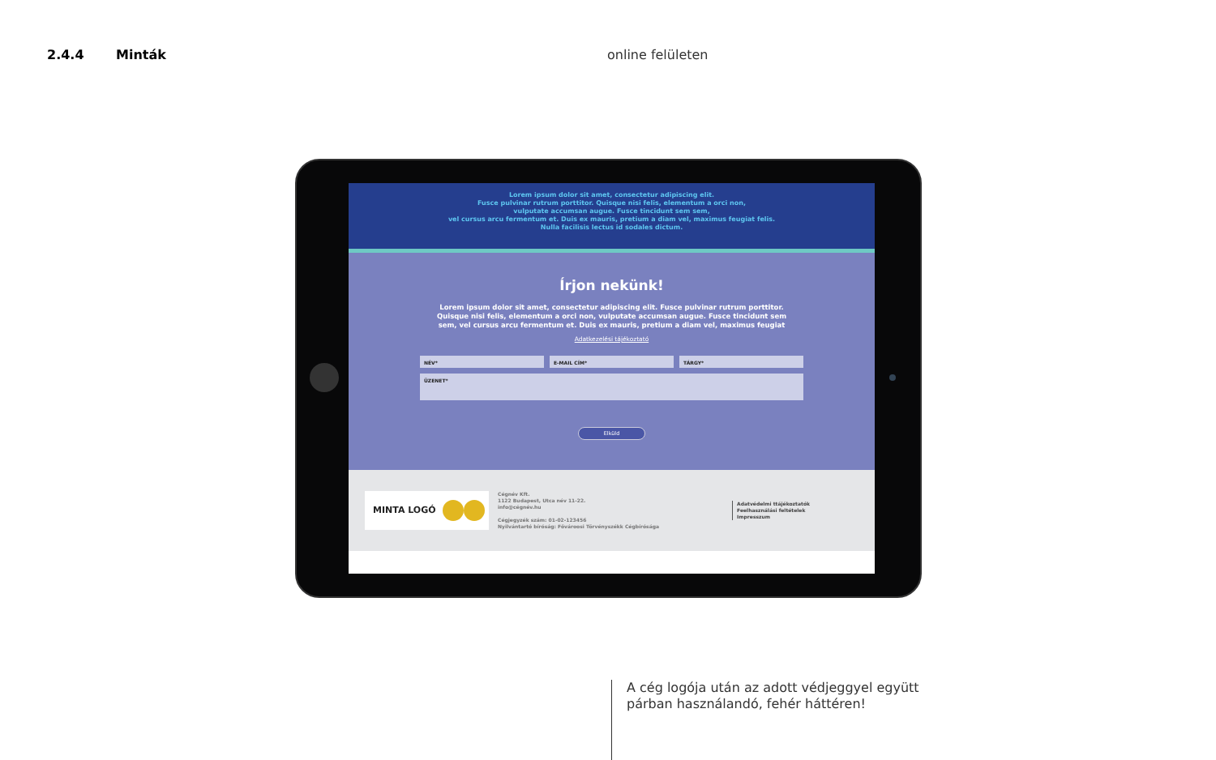2.4.4 Minták online felületen
Lorem ipsum dolor sit amet, consectetur adipiscing elit.
Fusce pulvinar rutrum porttitor. Quisque nisi felis, elementum a orci non,
vulputate accumsan augue. Fusce tincidunt sem sem,
vel cursus arcu fermentum et. Duis ex mauris, pretium a diam vel, maximus feugiat felis.
Nulla facilisis lectus id sodales dictum.
Írjon nekünk!
Lorem ipsum dolor sit amet, consectetur adipiscing elit. Fusce pulvinar rutrum porttitor.
Quisque nisi felis, elementum a orci non, vulputate accumsan augue. Fusce tincidunt sem
sem, vel cursus arcu fermentum et. Duis ex mauris, pretium a diam vel, maximus feugiat
Adatkezelési tájékoztató
NÉV* E-MAIL CÍM* TÁRGY*
ÜZENET*
Elküld
MINTA LOGÓ
Cégnév Kft.
1122 Budapest, Utca név 11-22.
info@cégnév.hu
Cégjegyzék szám: 01-02-123456
Nyilvántartó bíróság: Fővároosi Törvényszékk Cégbírósága
Adatvédelmi ttájékoztatók
Feelhasználási feltételek
Impresszum
A cég logója után az adott védjeggyel együtt
párban használandó, fehér háttéren!